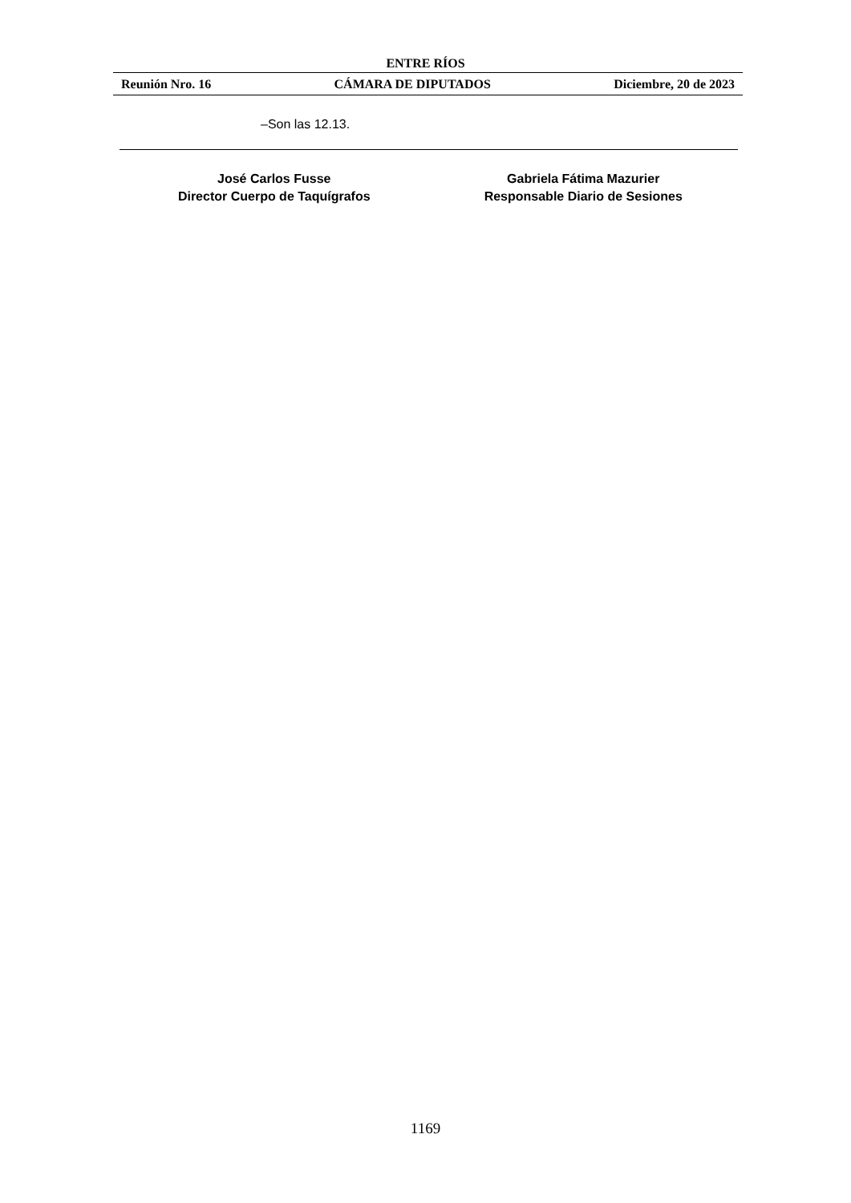ENTRE RÍOS
Reunión Nro. 16 CÁMARA DE DIPUTADOS Diciembre, 20 de 2023
–Son las 12.13.
José Carlos Fusse
Director Cuerpo de Taquígrafos
Gabriela Fátima Mazurier
Responsable Diario de Sesiones
1169